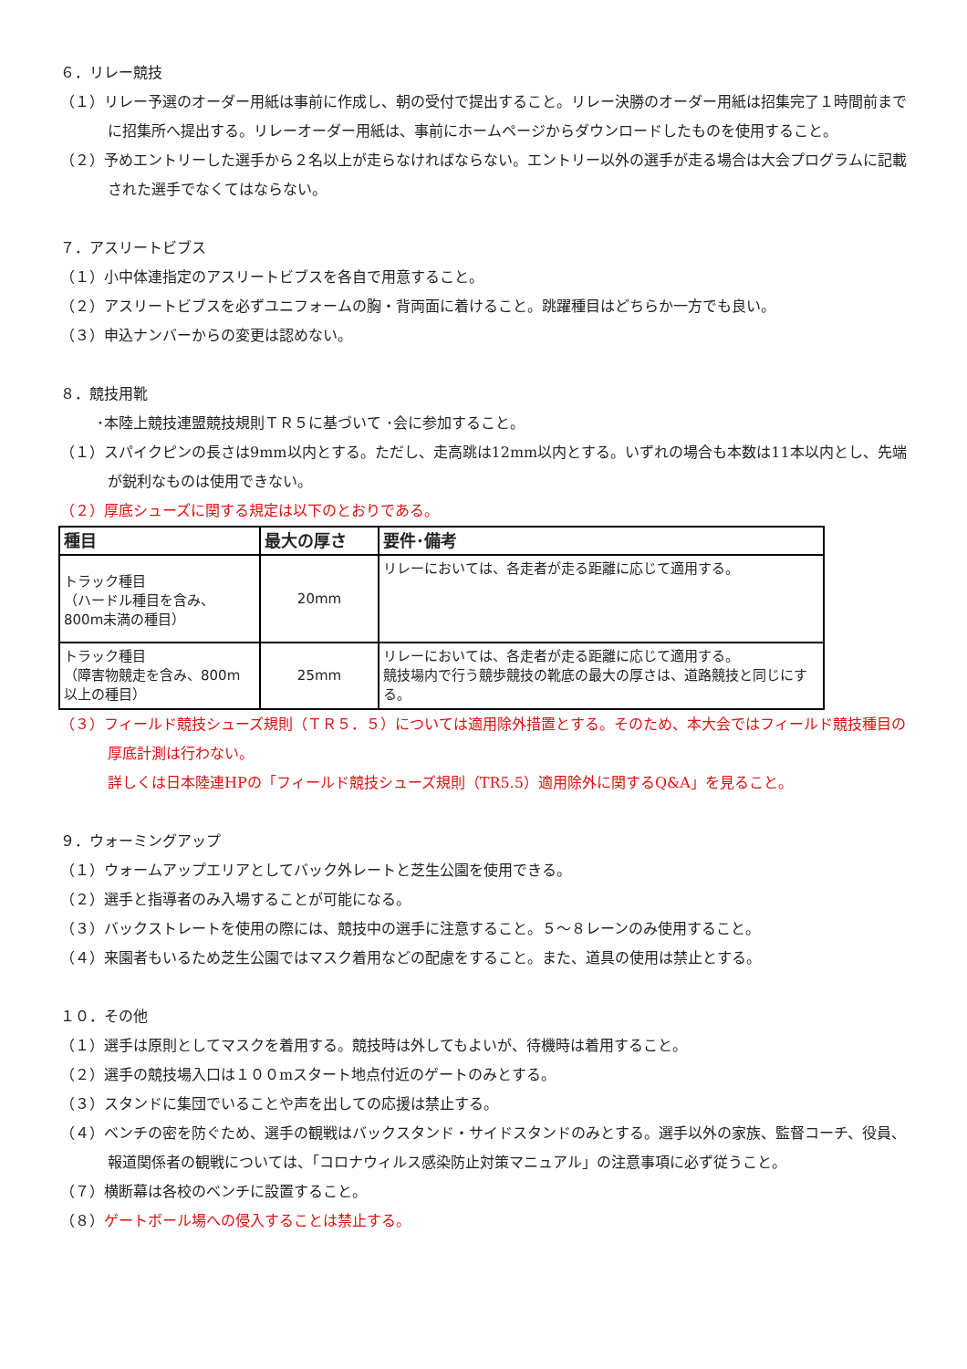６．リレー競技
（１）リレー予選のオーダー用紙は事前に作成し、朝の受付で提出すること。リレー決勝のオーダー用紙は招集完了１時間前までに招集所へ提出する。リレーオーダー用紙は、事前にホームページからダウンロードしたものを使用すること。
（２）予めエントリーした選手から２名以上が走らなければならない。エントリー以外の選手が走る場合は大会プログラムに記載された選手でなくてはならない。
７．アスリートビブス
（１）小中体連指定のアスリートビブスを各自で用意すること。
（２）アスリートビブスを必ずユニフォームの胸・背両面に着けること。跳躍種目はどちらか一方でも良い。
（３）申込ナンバーからの変更は認めない。
８．競技用靴
･本陸上競技連盟競技規則ＴＲ５に基づいて ･会に参加すること。
（１）スパイクピンの長さは9mm以内とする。ただし、走高跳は12mm以内とする。いずれの場合も本数は11本以内とし、先端が鋭利なものは使用できない。
（２）厚底シューズに関する規定は以下のとおりである。
| 種目 | 最大の厚さ | 要件･備考 |
| --- | --- | --- |
| トラック種目 （ハードル種目を含み、 800m未満の種目） | 20mm | リレーにおいては、各走者が走る距離に応じて適用する。 |
| トラック種目 （障害物競走を含み、800m 以上の種目） | 25mm | リレーにおいては、各走者が走る距離に応じて適用する。 競技場内で行う競歩競技の靴底の最大の厚さは、道路競技と同じにする。 |
（３）フィールド競技シューズ規則（ＴＲ５．５）については適用除外措置とする。そのため、本大会ではフィールド競技種目の厚底計測は行わない。
詳しくは日本陸連HPの「フィールド競技シューズ規則（TR5.5）適用除外に関するQ&A」を見ること。
９．ウォーミングアップ
（１）ウォームアップエリアとしてバック外レートと芝生公園を使用できる。
（２）選手と指導者のみ入場することが可能になる。
（３）バックストレートを使用の際には、競技中の選手に注意すること。５～８レーンのみ使用すること。
（４）来園者もいるため芝生公園ではマスク着用などの配慮をすること。また、道具の使用は禁止とする。
１０．その他
（１）選手は原則としてマスクを着用する。競技時は外してもよいが、待機時は着用すること。
（２）選手の競技場入口は１００mスタート地点付近のゲートのみとする。
（３）スタンドに集団でいることや声を出しての応援は禁止する。
（４）ベンチの密を防ぐため、選手の観戦はバックスタンド・サイドスタンドのみとする。選手以外の家族、監督コーチ、役員、報道関係者の観戦については、「コロナウィルス感染防止対策マニュアル」の注意事項に必ず従うこと。
（７）横断幕は各校のベンチに設置すること。
（８）ゲートボール場への侵入することは禁止する。